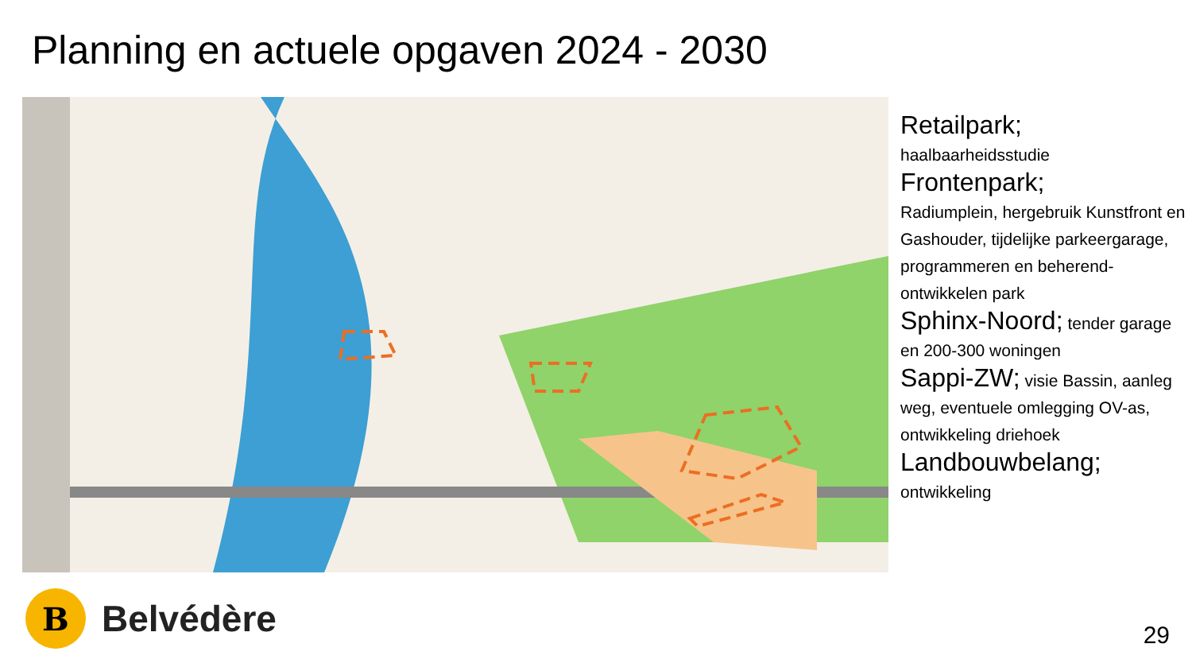Planning en actuele opgaven 2024 - 2030
Retailpark;
haalbaarheidsstudie
Frontenpark;
Radiumplein, hergebruik Kunstfront en Gashouder, tijdelijke parkeergarage, programmeren en beherend-ontwikkelen park
Sphinx-Noord; tender garage en 200-300 woningen
Sappi-ZW; visie Bassin, aanleg weg, eventuele omlegging OV-as, ontwikkeling driehoek
Landbouwbelang;
ontwikkeling
B
Belvédère
29